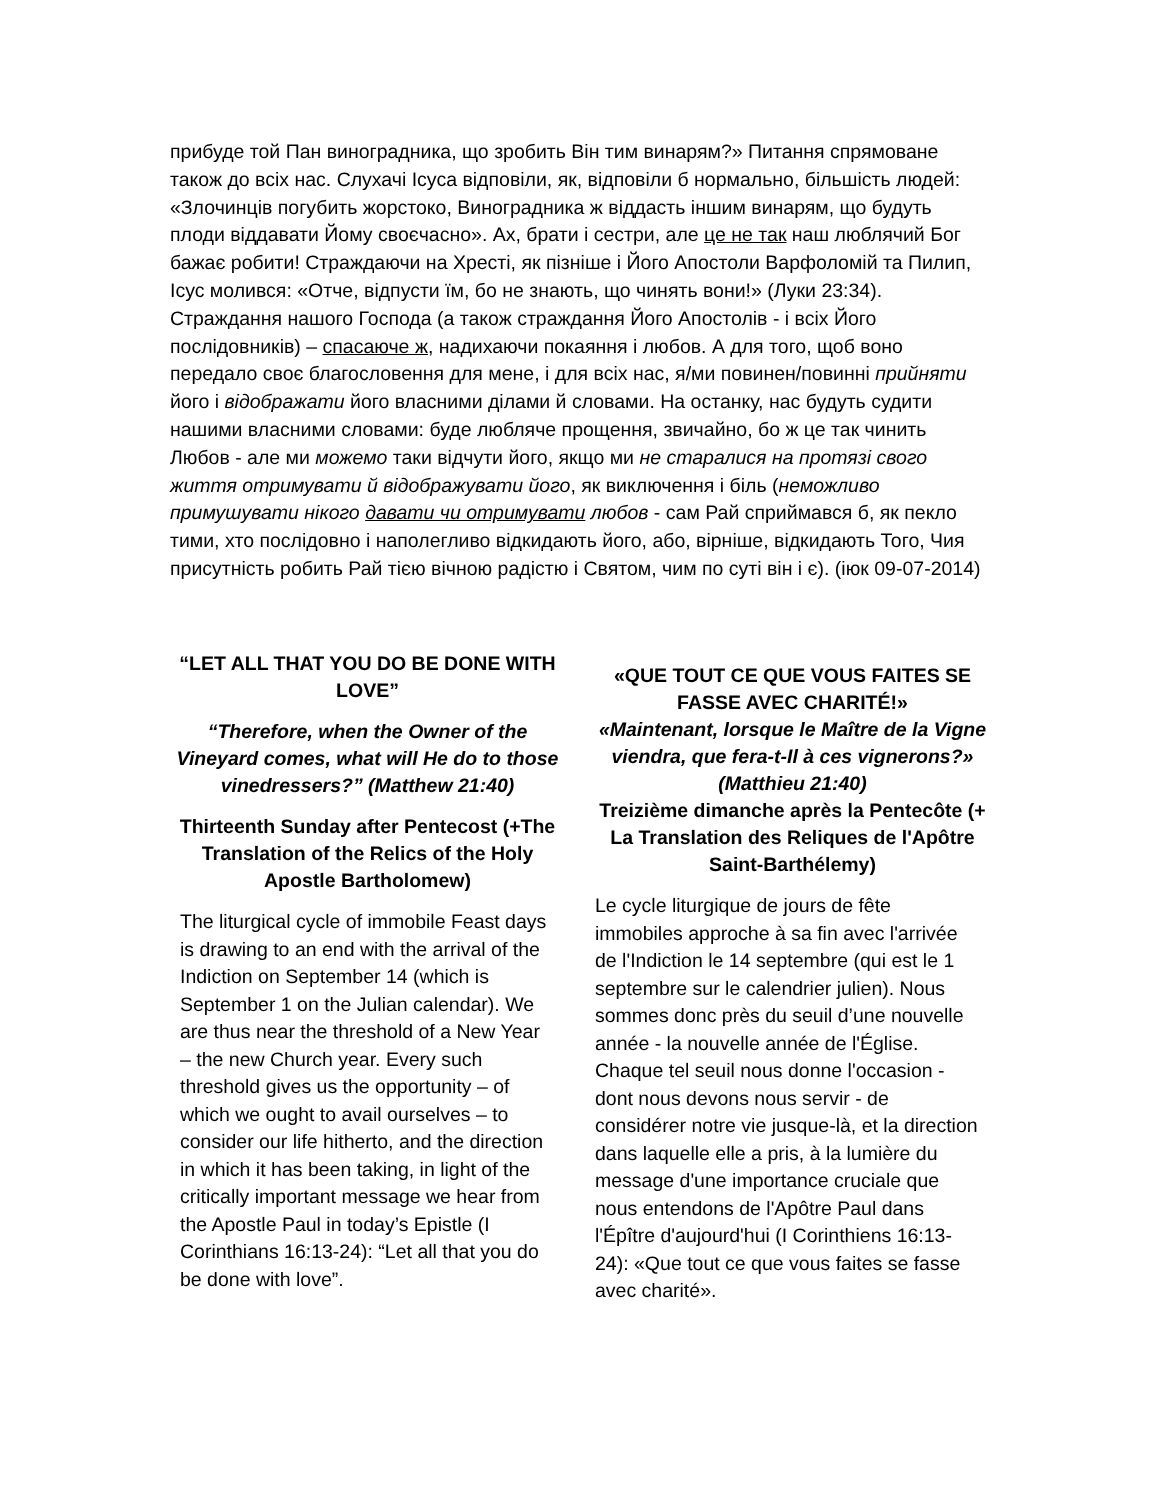прибуде той Пан виноградника, що зробить Він тим винарям?» Питання спрямоване також до всіх нас. Слухачі Ісуса відповіли, як, відповіли б нормально, більшість людей: «Злочинців погубить жорстоко, Виноградника ж віддасть іншим винарям, що будуть плоди віддавати Йому своєчасно». Ах, брати і сестри, але це не так наш люблячий Бог бажає робити! Страждаючи на Хресті, як пізніше і Його Апостоли Варфоломій та Пилип, Ісус молився: «Отче, відпусти їм, бо не знають, що чинять вони!» (Луки 23:34). Страждання нашого Господа (а також страждання Його Апостолів - і всіх Його послідовників) – спасаюче ж, надихаючи покаяння і любов. А для того, щоб воно передало своє благословення для мене, і для всіх нас, я/ми повинен/повинні прийняти його і відображати його власними ділами й словами. На останку, нас будуть судити нашими власними словами: буде любляче прощення, звичайно, бо ж це так чинить Любов - але ми можемо таки відчути його, якщо ми не старалися на протязі свого життя отримувати й відображувати його, як виключення і біль (неможливо примушувати нікого давати чи отримувати любов - сам Рай сприймався б, як пекло тими, хто послідовно і наполегливо відкидають його, або, вірніше, відкидають Того, Чия присутність робить Рай тією вічною радістю і Святом, чим по суті він і є). (іюк 09-07-2014)
“LET ALL THAT YOU DO BE DONE WITH LOVE”
“Therefore, when the Owner of the Vineyard comes, what will He do to those vinedressers?” (Matthew 21:40)
Thirteenth Sunday after Pentecost (+The Translation of the Relics of the Holy Apostle Bartholomew)
The liturgical cycle of immobile Feast days is drawing to an end with the arrival of the Indiction on September 14 (which is September 1 on the Julian calendar). We are thus near the threshold of a New Year – the new Church year. Every such threshold gives us the opportunity – of which we ought to avail ourselves – to consider our life hitherto, and the direction in which it has been taking, in light of the critically important message we hear from the Apostle Paul in today’s Epistle (I Corinthians 16:13-24): “Let all that you do be done with love”.
«QUE TOUT CE QUE VOUS FAITES SE FASSE AVEC CHARITÉ!»
«Maintenant, lorsque le Maître de la Vigne viendra, que fera-t-Il à ces vignerons?» (Matthieu 21:40)
Treizième dimanche après la Pentecôte (+ La Translation des Reliques de l'Apôtre Saint-Barthélemy)
Le cycle liturgique de jours de fête immobiles approche à sa fin avec l'arrivée de l'Indiction le 14 septembre (qui est le 1 septembre sur le calendrier julien). Nous sommes donc près du seuil d’une nouvelle année - la nouvelle année de l'Église. Chaque tel seuil nous donne l'occasion - dont nous devons nous servir - de considérer notre vie jusque-là, et la direction dans laquelle elle a pris, à la lumière du message d'une importance cruciale que nous entendons de l'Apôtre Paul dans l'Épître d'aujourd'hui (I Corinthiens 16:13-24): «Que tout ce que vous faites se fasse avec charité».